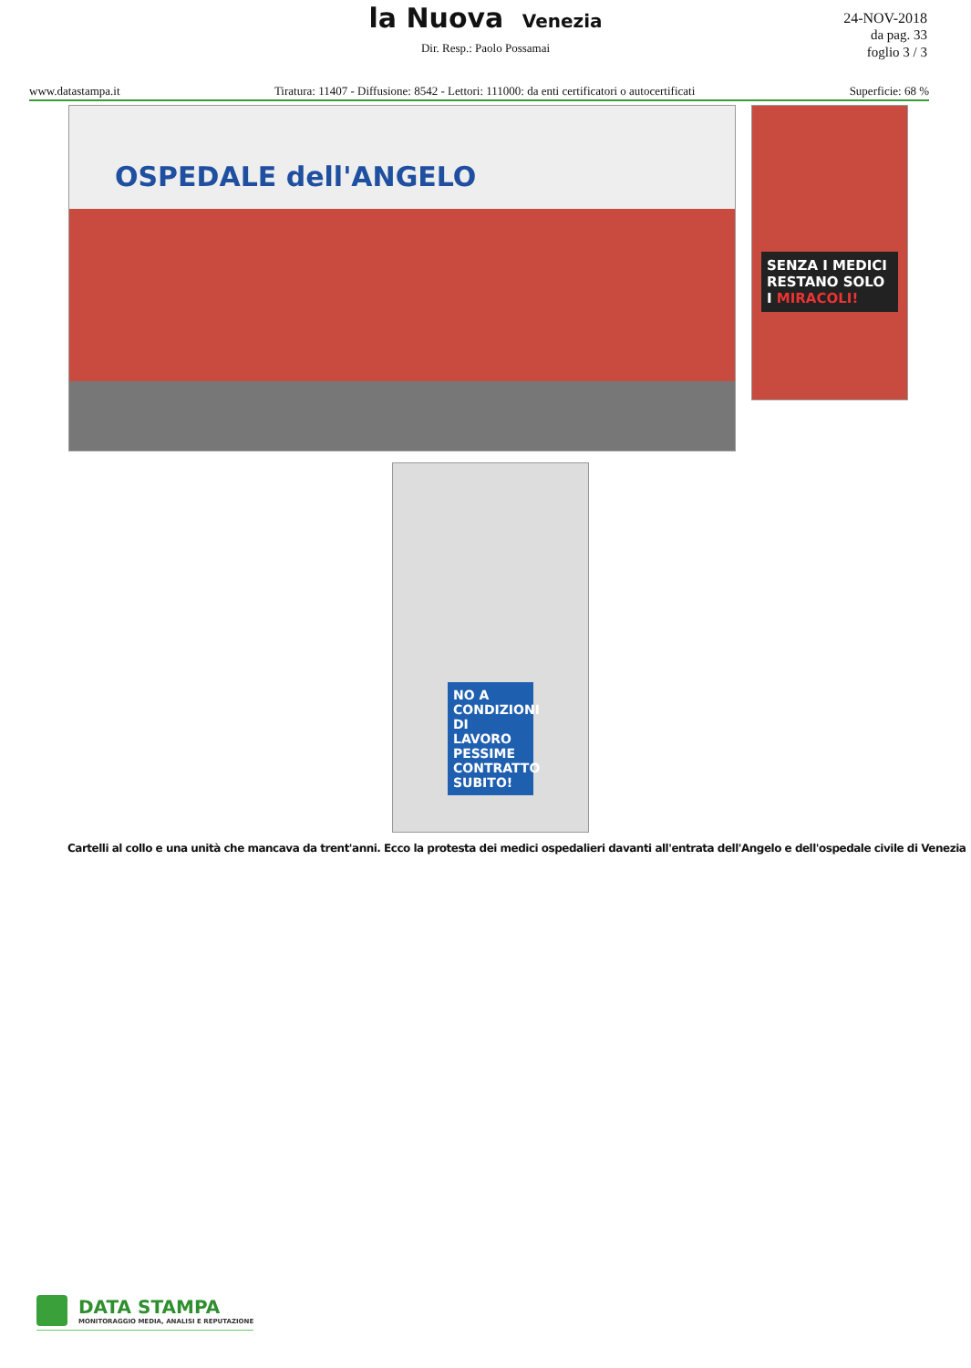la Nuova Venezia
24-NOV-2018
da pag. 33
foglio 3 / 3
Dir. Resp.: Paolo Possamai
www.datastampa.it Tiratura: 11407 - Diffusione: 8542 - Lettori: 111000: da enti certificatori o autocertificati Superficie: 68 %
OSPEDALE dell'ANGELO
SENZA I MEDICI RESTANO SOLO I MIRACOLI!
NO A CONDIZIONI DI LAVORO PESSIME CONTRATTO SUBITO!
Cartelli al collo e una unità che mancava da trent'anni. Ecco la protesta dei medici ospedalieri davanti all'entrata dell'Angelo e dell'ospedale civile di Venezia
DATA STAMPA
MONITORAGGIO MEDIA, ANALISI E REPUTAZIONE